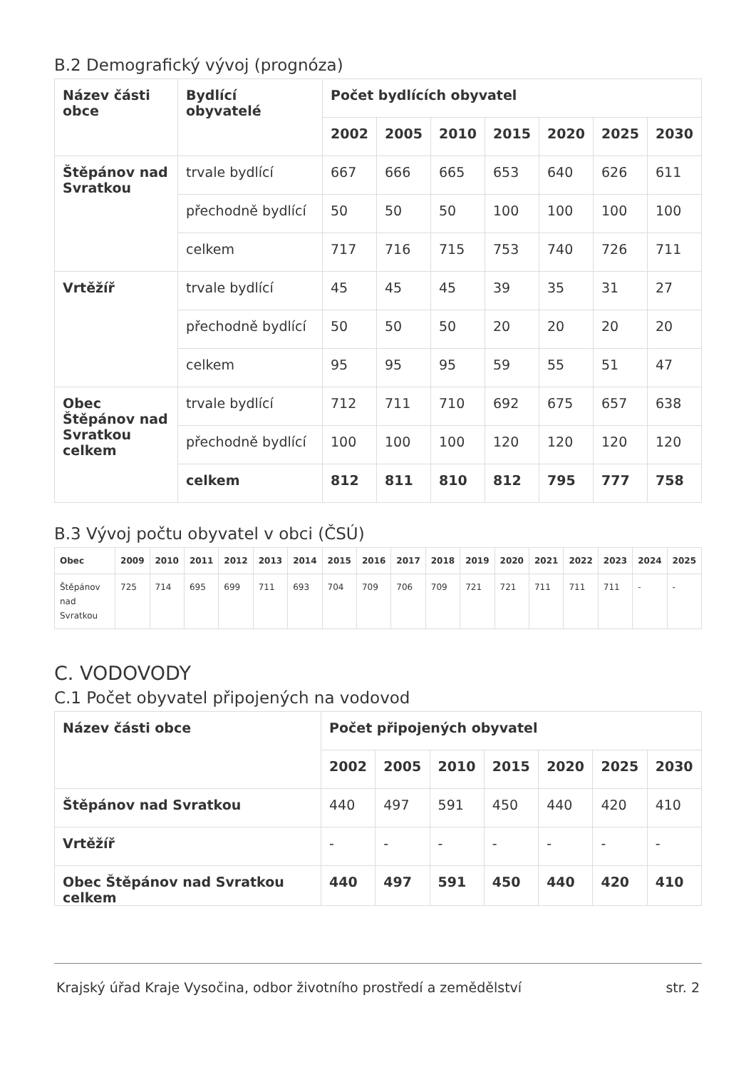B.2 Demografický vývoj (prognóza)
| Název části obce | Bydlící obyvatelé | Počet bydlících obyvatel | | | | | | |
| --- | --- | --- | --- | --- | --- | --- | --- | --- |
| | | 2002 | 2005 | 2010 | 2015 | 2020 | 2025 | 2030 |
| Štěpánov nad Svratkou | trvale bydlící | 667 | 666 | 665 | 653 | 640 | 626 | 611 |
| | přechodně bydlící | 50 | 50 | 50 | 100 | 100 | 100 | 100 |
| | celkem | 717 | 716 | 715 | 753 | 740 | 726 | 711 |
| Vrtěžíř | trvale bydlící | 45 | 45 | 45 | 39 | 35 | 31 | 27 |
| | přechodně bydlící | 50 | 50 | 50 | 20 | 20 | 20 | 20 |
| | celkem | 95 | 95 | 95 | 59 | 55 | 51 | 47 |
| Obec Štěpánov nad Svratkou celkem | trvale bydlící | 712 | 711 | 710 | 692 | 675 | 657 | 638 |
| | přechodně bydlící | 100 | 100 | 100 | 120 | 120 | 120 | 120 |
| | celkem | 812 | 811 | 810 | 812 | 795 | 777 | 758 |
B.3 Vývoj počtu obyvatel v obci (ČSÚ)
| Obec | 2009 | 2010 | 2011 | 2012 | 2013 | 2014 | 2015 | 2016 | 2017 | 2018 | 2019 | 2020 | 2021 | 2022 | 2023 | 2024 | 2025 |
| --- | --- | --- | --- | --- | --- | --- | --- | --- | --- | --- | --- | --- | --- | --- | --- | --- | --- |
| Štěpánov nad Svratkou | 725 | 714 | 695 | 699 | 711 | 693 | 704 | 709 | 706 | 709 | 721 | 721 | 711 | 711 | 711 | - | - |
C. VODOVODY
C.1 Počet obyvatel připojených na vodovod
| Název části obce | Počet připojených obyvatel | | | | | | |
| --- | --- | --- | --- | --- | --- | --- | --- |
| | 2002 | 2005 | 2010 | 2015 | 2020 | 2025 | 2030 |
| Štěpánov nad Svratkou | 440 | 497 | 591 | 450 | 440 | 420 | 410 |
| Vrtěžíř | - | - | - | - | - | - | - |
| Obec Štěpánov nad Svratkou celkem | 440 | 497 | 591 | 450 | 440 | 420 | 410 |
Krajský úřad Kraje Vysočina, odbor životního prostředí a zemědělství str. 2